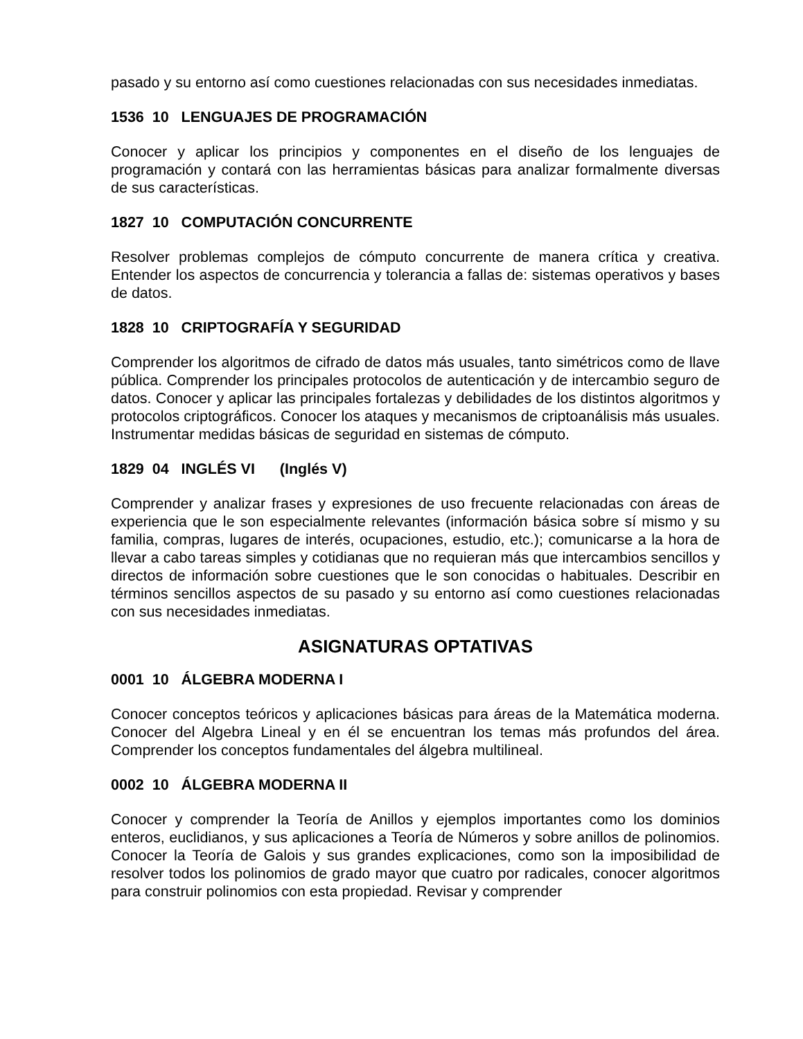pasado y su entorno así como cuestiones relacionadas con sus necesidades inmediatas.
1536 10 LENGUAJES DE PROGRAMACIÓN
Conocer y aplicar los principios y componentes en el diseño de los lenguajes de programación y contará con las herramientas básicas para analizar formalmente diversas de sus características.
1827 10 COMPUTACIÓN CONCURRENTE
Resolver problemas complejos de cómputo concurrente de manera crítica y creativa. Entender los aspectos de concurrencia y tolerancia a fallas de: sistemas operativos y bases de datos.
1828 10 CRIPTOGRAFÍA Y SEGURIDAD
Comprender los algoritmos de cifrado de datos más usuales, tanto simétricos como de llave pública. Comprender los principales protocolos de autenticación y de intercambio seguro de datos. Conocer y aplicar las principales fortalezas y debilidades de los distintos algoritmos y protocolos criptográficos. Conocer los ataques y mecanismos de criptoanálisis más usuales. Instrumentar medidas básicas de seguridad en sistemas de cómputo.
1829 04 INGLÉS VI (Inglés V)
Comprender y analizar frases y expresiones de uso frecuente relacionadas con áreas de experiencia que le son especialmente relevantes (información básica sobre sí mismo y su familia, compras, lugares de interés, ocupaciones, estudio, etc.); comunicarse a la hora de llevar a cabo tareas simples y cotidianas que no requieran más que intercambios sencillos y directos de información sobre cuestiones que le son conocidas o habituales. Describir en términos sencillos aspectos de su pasado y su entorno así como cuestiones relacionadas con sus necesidades inmediatas.
ASIGNATURAS OPTATIVAS
0001 10 ÁLGEBRA MODERNA I
Conocer conceptos teóricos y aplicaciones básicas para áreas de la Matemática moderna. Conocer del Algebra Lineal y en él se encuentran los temas más profundos del área. Comprender los conceptos fundamentales del álgebra multilineal.
0002 10 ÁLGEBRA MODERNA II
Conocer y comprender la Teoría de Anillos y ejemplos importantes como los dominios enteros, euclidianos, y sus aplicaciones a Teoría de Números y sobre anillos de polinomios. Conocer la Teoría de Galois y sus grandes explicaciones, como son la imposibilidad de resolver todos los polinomios de grado mayor que cuatro por radicales, conocer algoritmos para construir polinomios con esta propiedad. Revisar y comprender